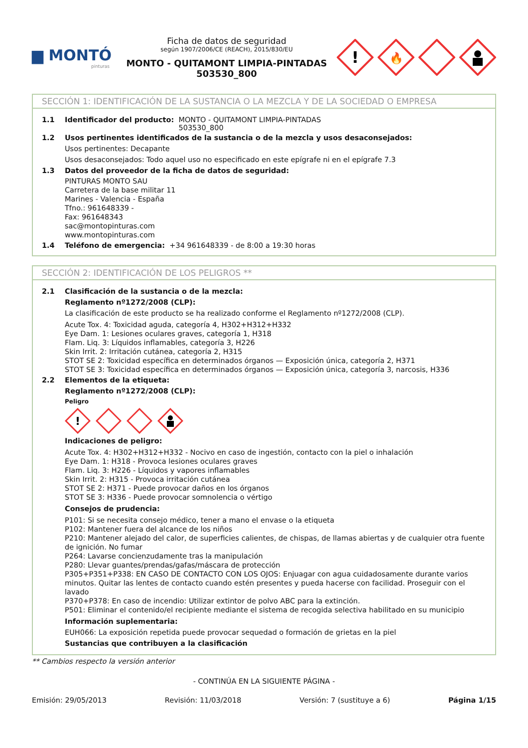▆ MONTÓ
pinturas
Ficha de datos de seguridad
según 1907/2006/CE (REACH), 2015/830/EU
MONTO - QUITAMONT LIMPIA-PINTADAS
503530_800
!
🔥
SECCIÓN 1: IDENTIFICACIÓN DE LA SUSTANCIA O LA MEZCLA Y DE LA SOCIEDAD O EMPRESA
1.1 Identificador del producto: MONTO - QUITAMONT LIMPIA-PINTADAS
503530_800
1.2 Usos pertinentes identificados de la sustancia o de la mezcla y usos desaconsejados:
Usos pertinentes: Decapante
Usos desaconsejados: Todo aquel uso no especificado en este epígrafe ni en el epígrafe 7.3
1.3 Datos del proveedor de la ficha de datos de seguridad:
PINTURAS MONTO SAU
Carretera de la base militar 11
Marines - Valencia - España
Tfno.: 961648339 -
Fax: 961648343
sac@montopinturas.com
www.montopinturas.com
1.4 Teléfono de emergencia: +34 961648339 - de 8:00 a 19:30 horas
SECCIÓN 2: IDENTIFICACIÓN DE LOS PELIGROS **
2.1 Clasificación de la sustancia o de la mezcla:
Reglamento nº1272/2008 (CLP):
La clasificación de este producto se ha realizado conforme el Reglamento nº1272/2008 (CLP).
Acute Tox. 4: Toxicidad aguda, categoría 4, H302+H312+H332
Eye Dam. 1: Lesiones oculares graves, categoría 1, H318
Flam. Liq. 3: Líquidos inflamables, categoría 3, H226
Skin Irrit. 2: Irritación cutánea, categoría 2, H315
STOT SE 2: Toxicidad específica en determinados órganos — Exposición única, categoría 2, H371
STOT SE 3: Toxicidad específica en determinados órganos — Exposición única, categoría 3, narcosis, H336
2.2 Elementos de la etiqueta:
Reglamento nº1272/2008 (CLP):
Peligro
!
Indicaciones de peligro:
Acute Tox. 4: H302+H312+H332 - Nocivo en caso de ingestión, contacto con la piel o inhalación
Eye Dam. 1: H318 - Provoca lesiones oculares graves
Flam. Liq. 3: H226 - Líquidos y vapores inflamables
Skin Irrit. 2: H315 - Provoca irritación cutánea
STOT SE 2: H371 - Puede provocar daños en los órganos
STOT SE 3: H336 - Puede provocar somnolencia o vértigo
Consejos de prudencia:
P101: Si se necesita consejo médico, tener a mano el envase o la etiqueta
P102: Mantener fuera del alcance de los niños
P210: Mantener alejado del calor, de superficies calientes, de chispas, de llamas abiertas y de cualquier otra fuente de ignición. No fumar
P264: Lavarse concienzudamente tras la manipulación
P280: Llevar guantes/prendas/gafas/máscara de protección
P305+P351+P338: EN CASO DE CONTACTO CON LOS OJOS: Enjuagar con agua cuidadosamente durante varios minutos. Quitar las lentes de contacto cuando estén presentes y pueda hacerse con facilidad. Proseguir con el lavado
P370+P378: En caso de incendio: Utilizar extintor de polvo ABC para la extinción.
P501: Eliminar el contenido/el recipiente mediante el sistema de recogida selectiva habilitado en su municipio
Información suplementaria:
EUH066: La exposición repetida puede provocar sequedad o formación de grietas en la piel
Sustancias que contribuyen a la clasificación
** Cambios respecto la versión anterior
- CONTINÚA EN LA SIGUIENTE PÁGINA -
Emisión: 29/05/2013 Revisión: 11/03/2018 Versión: 7 (sustituye a 6) Página 1/15